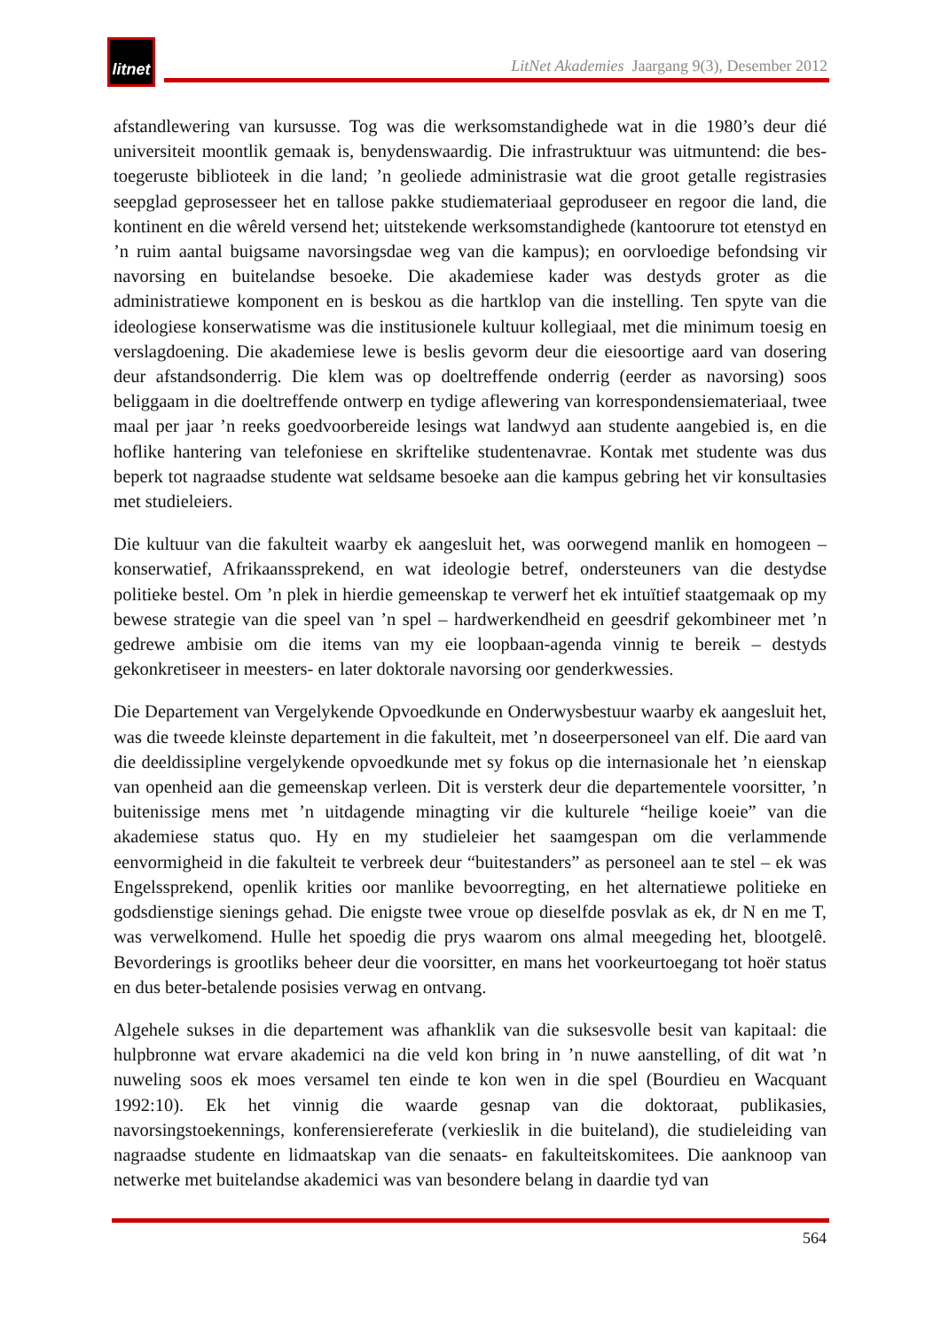litnet
LitNet Akademies Jaargang 9(3), Desember 2012
afstandlewering van kursusse. Tog was die werksomstandighede wat in die 1980’s deur dié universiteit moontlik gemaak is, benydenswaardig. Die infrastruktuur was uitmuntend: die bes-toegeruste biblioteek in die land; ’n geoliede administrasie wat die groot getalle registrasies seepglad geprosesseer het en tallose pakke studiemateriaal geproduseer en regoor die land, die kontinent en die wêreld versend het; uitstekende werksomstandighede (kantoorure tot etenstyd en ’n ruim aantal buigsame navorsingsdae weg van die kampus); en oorvloedige befondsing vir navorsing en buitelandse besoeke. Die akademiese kader was destyds groter as die administratiewe komponent en is beskou as die hartklop van die instelling. Ten spyte van die ideologiese konserwatisme was die institusionele kultuur kollegiaal, met die minimum toesig en verslagdoening. Die akademiese lewe is beslis gevorm deur die eiesoortige aard van dosering deur afstandsonderrig. Die klem was op doeltreffende onderrig (eerder as navorsing) soos beliggaam in die doeltreffende ontwerp en tydige aflewering van korrespondensiemateriaal, twee maal per jaar ’n reeks goedvoorbereide lesings wat landwyd aan studente aangebied is, en die hoflike hantering van telefoniese en skriftelike studentenavrae. Kontak met studente was dus beperk tot nagraadse studente wat seldsame besoeke aan die kampus gebring het vir konsultasies met studieleiers.
Die kultuur van die fakulteit waarby ek aangesluit het, was oorwegend manlik en homogeen – konserwatief, Afrikaanssprekend, en wat ideologie betref, ondersteuners van die destydse politieke bestel. Om ’n plek in hierdie gemeenskap te verwerf het ek intuïtief staatgemaak op my bewese strategie van die speel van ’n spel – hardwerkendheid en geesdrif gekombineer met ’n gedrewe ambisie om die items van my eie loopbaan-agenda vinnig te bereik – destyds gekonkretiseer in meesters- en later doktorale navorsing oor genderkwessies.
Die Departement van Vergelykende Opvoedkunde en Onderwysbestuur waarby ek aangesluit het, was die tweede kleinste departement in die fakulteit, met ’n doseerpersoneel van elf. Die aard van die deeldissipline vergelykende opvoedkunde met sy fokus op die internasionale het ’n eienskap van openheid aan die gemeenskap verleen. Dit is versterk deur die departementele voorsitter, ’n buitenissige mens met ’n uitdagende minagting vir die kulturele “heilige koeie” van die akademiese status quo. Hy en my studieleier het saamgespan om die verlammende eenvormigheid in die fakulteit te verbreek deur “buitestanders” as personeel aan te stel – ek was Engelssprekend, openlik krities oor manlike bevoorregting, en het alternatiewe politieke en godsdienstige sienings gehad. Die enigste twee vroue op dieselfde posvlak as ek, dr N en me T, was verwelkomend. Hulle het spoedig die prys waarom ons almal meegeding het, blootgelê. Bevorderings is grootliks beheer deur die voorsitter, en mans het voorkeurtoegang tot hoër status en dus beter-betalende posisies verwag en ontvang.
Algehele sukses in die departement was afhanklik van die suksesvolle besit van kapitaal: die hulpbronne wat ervare akademici na die veld kon bring in ’n nuwe aanstelling, of dit wat ’n nuweling soos ek moes versamel ten einde te kon wen in die spel (Bourdieu en Wacquant 1992:10). Ek het vinnig die waarde gesnap van die doktoraat, publikasies, navorsingstoekennings, konferensiereferate (verkieslik in die buiteland), die studieleiding van nagraadse studente en lidmaatskap van die senaats- en fakulteitskomitees. Die aanknoop van netwerke met buitelandse akademici was van besondere belang in daardie tyd van
564